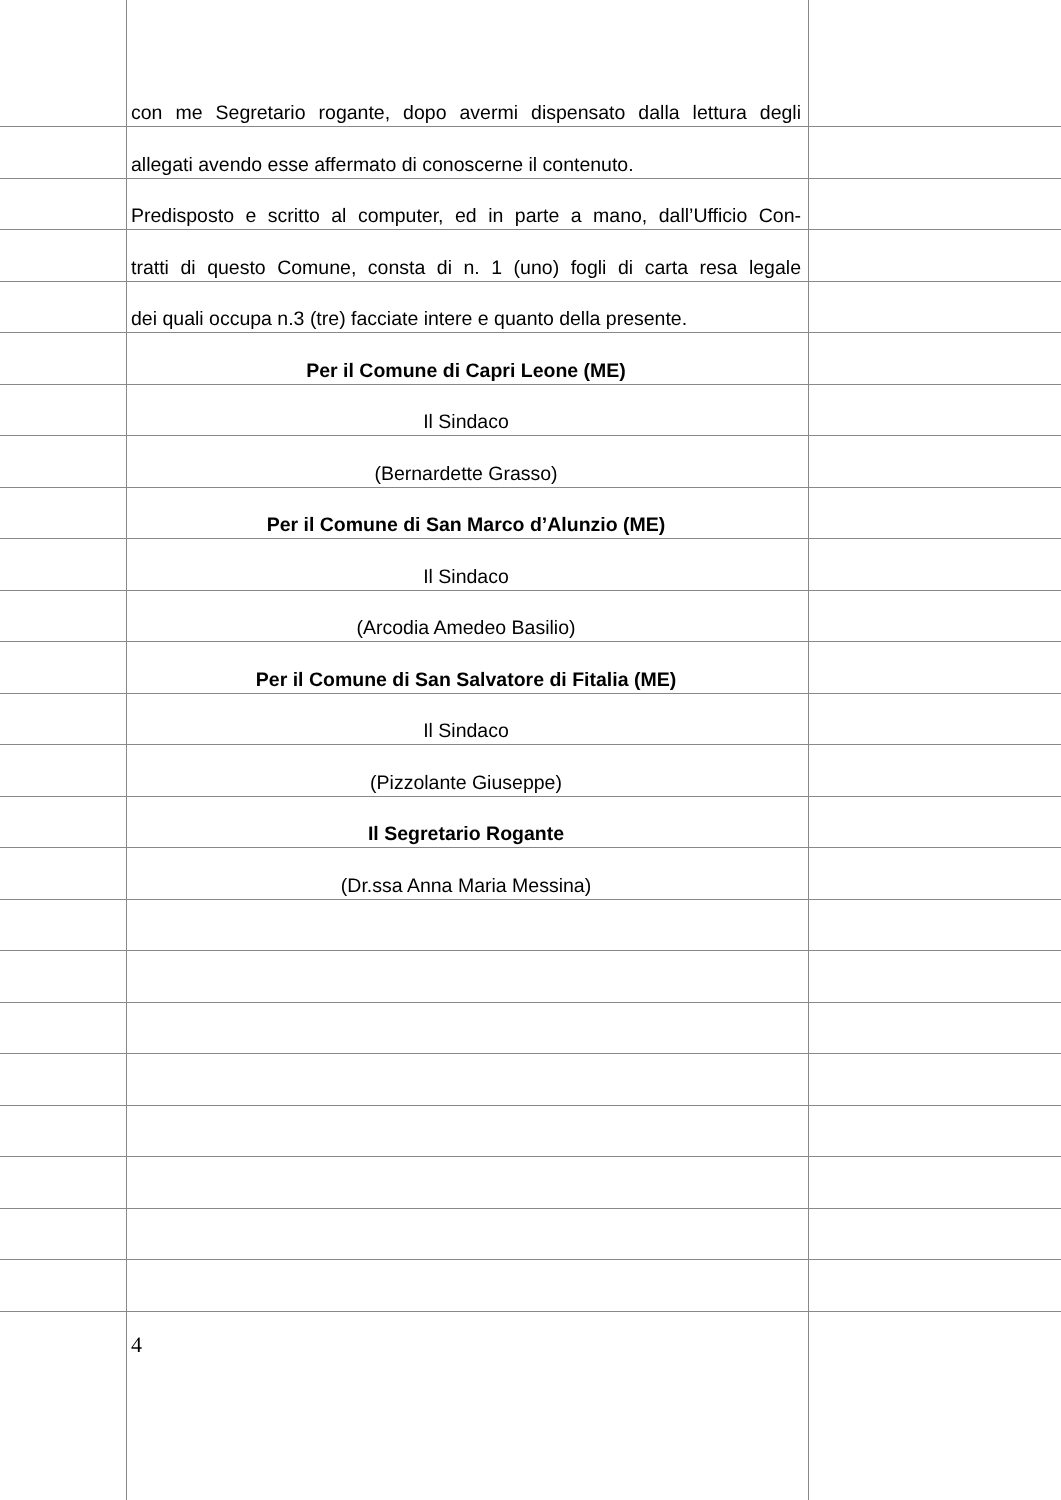con me Segretario rogante, dopo avermi dispensato dalla lettura degli
allegati avendo esse affermato di conoscerne il contenuto.
Predisposto e scritto al computer, ed in parte a mano, dall’Ufficio Con-
tratti di questo Comune, consta di n. 1 (uno) fogli di carta resa legale
dei quali occupa n.3 (tre) facciate intere e quanto della presente.
Per il Comune di Capri Leone (ME)
Il Sindaco
(Bernardette Grasso)
Per il Comune di San Marco d’Alunzio (ME)
Il Sindaco
(Arcodia Amedeo Basilio)
Per il Comune di San Salvatore di Fitalia (ME)
Il Sindaco
(Pizzolante Giuseppe)
Il Segretario Rogante
(Dr.ssa Anna Maria Messina)
4